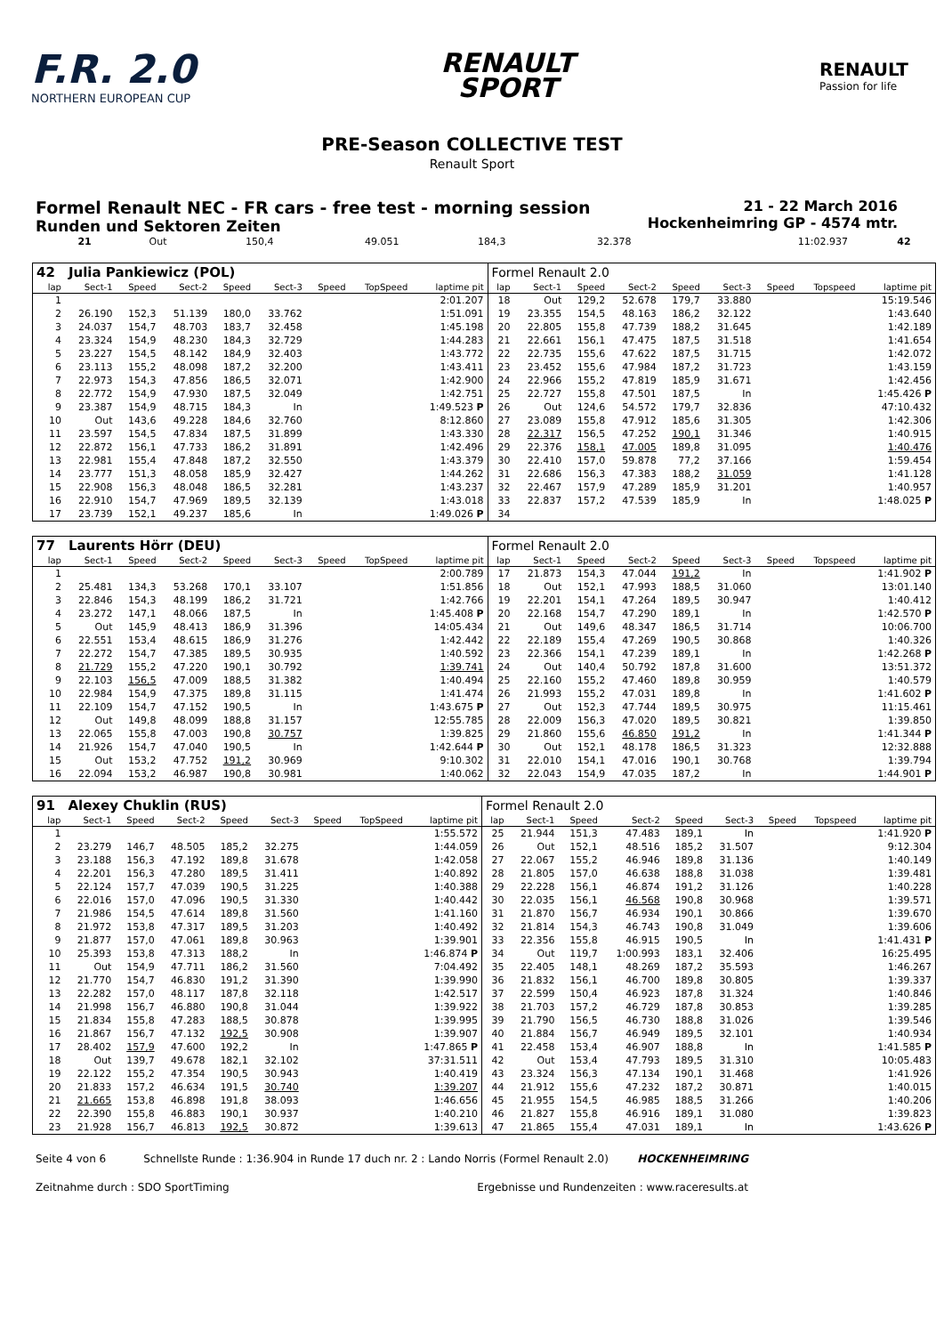F.R. 2.0
NORTHERN EUROPEAN CUP
RENAULT
SPORT
RENAULT
Passion for life
PRE-Season COLLECTIVE TEST
Renault Sport
Formel Renault NEC - FR cars - free test - morning session
Runden und Sektoren Zeiten
21 - 22 March 2016
Hockenheimring GP - 4574 mtr.
| 21 | Out | 150,4 | 49.051 | 184,3 | 32.378 | | | 11:02.937 | 42 | |
| 42 | Julia Pankiewicz (POL) | | | | | | | | Formel Renault 2.0 | | | | | | | | |
| lap | Sect-1 | Speed | Sect-2 | Speed | Sect-3 | Speed | TopSpeed | laptime pit | lap | Sect-1 | Speed | Sect-2 | Speed | Sect-3 | Speed | Topspeed | laptime pit |
| 1 | | | | | | | | 2:01.207 | 18 | Out | 129,2 | 52.678 | 179,7 | 33.880 | | | 15:19.546 |
| 2 | 26.190 | 152,3 | 51.139 | 180,0 | 33.762 | | | 1:51.091 | 19 | 23.355 | 154,5 | 48.163 | 186,2 | 32.122 | | | 1:43.640 |
| 3 | 24.037 | 154,7 | 48.703 | 183,7 | 32.458 | | | 1:45.198 | 20 | 22.805 | 155,8 | 47.739 | 188,2 | 31.645 | | | 1:42.189 |
| 4 | 23.324 | 154,9 | 48.230 | 184,3 | 32.729 | | | 1:44.283 | 21 | 22.661 | 156,1 | 47.475 | 187,5 | 31.518 | | | 1:41.654 |
| 5 | 23.227 | 154,5 | 48.142 | 184,9 | 32.403 | | | 1:43.772 | 22 | 22.735 | 155,6 | 47.622 | 187,5 | 31.715 | | | 1:42.072 |
| 6 | 23.113 | 155,2 | 48.098 | 187,2 | 32.200 | | | 1:43.411 | 23 | 23.452 | 155,6 | 47.984 | 187,2 | 31.723 | | | 1:43.159 |
| 7 | 22.973 | 154,3 | 47.856 | 186,5 | 32.071 | | | 1:42.900 | 24 | 22.966 | 155,2 | 47.819 | 185,9 | 31.671 | | | 1:42.456 |
| 8 | 22.772 | 154,9 | 47.930 | 187,5 | 32.049 | | | 1:42.751 | 25 | 22.727 | 155,8 | 47.501 | 187,5 | In | | | 1:45.426 P |
| 9 | 23.387 | 154,9 | 48.715 | 184,3 | In | | | 1:49.523 P | 26 | Out | 124,6 | 54.572 | 179,7 | 32.836 | | | 47:10.432 |
| 10 | Out | 143,6 | 49.228 | 184,6 | 32.760 | | | 8:12.860 | 27 | 23.089 | 155,8 | 47.912 | 185,6 | 31.305 | | | 1:42.306 |
| 11 | 23.597 | 154,5 | 47.834 | 187,5 | 31.899 | | | 1:43.330 | 28 | 22.317 | 156,5 | 47.252 | 190,1 | 31.346 | | | 1:40.915 |
| 12 | 22.872 | 156,1 | 47.733 | 186,2 | 31.891 | | | 1:42.496 | 29 | 22.376 | 158,1 | 47.005 | 189,8 | 31.095 | | | 1:40.476 |
| 13 | 22.981 | 155,4 | 47.848 | 187,2 | 32.550 | | | 1:43.379 | 30 | 22.410 | 157,0 | 59.878 | 77,2 | 37.166 | | | 1:59.454 |
| 14 | 23.777 | 151,3 | 48.058 | 185,9 | 32.427 | | | 1:44.262 | 31 | 22.686 | 156,3 | 47.383 | 188,2 | 31.059 | | | 1:41.128 |
| 15 | 22.908 | 156,3 | 48.048 | 186,5 | 32.281 | | | 1:43.237 | 32 | 22.467 | 157,9 | 47.289 | 185,9 | 31.201 | | | 1:40.957 |
| 16 | 22.910 | 154,7 | 47.969 | 189,5 | 32.139 | | | 1:43.018 | 33 | 22.837 | 157,2 | 47.539 | 185,9 | In | | | 1:48.025 P |
| 17 | 23.739 | 152,1 | 49.237 | 185,6 | In | | | 1:49.026 P | 34 | | | | | | | | |
| 77 | Laurents Hörr (DEU) | | | | | | | | Formel Renault 2.0 | | | | | | | | |
| lap | Sect-1 | Speed | Sect-2 | Speed | Sect-3 | Speed | TopSpeed | laptime pit | lap | Sect-1 | Speed | Sect-2 | Speed | Sect-3 | Speed | Topspeed | laptime pit |
| 1 | | | | | | | | 2:00.789 | 17 | 21.873 | 154,3 | 47.044 | 191,2 | In | | | 1:41.902 P |
| 2 | 25.481 | 134,3 | 53.268 | 170,1 | 33.107 | | | 1:51.856 | 18 | Out | 152,1 | 47.993 | 188,5 | 31.060 | | | 13:01.140 |
| 3 | 22.846 | 154,3 | 48.199 | 186,2 | 31.721 | | | 1:42.766 | 19 | 22.201 | 154,1 | 47.264 | 189,5 | 30.947 | | | 1:40.412 |
| 4 | 23.272 | 147,1 | 48.066 | 187,5 | In | | | 1:45.408 P | 20 | 22.168 | 154,7 | 47.290 | 189,1 | In | | | 1:42.570 P |
| 5 | Out | 145,9 | 48.413 | 186,9 | 31.396 | | | 14:05.434 | 21 | Out | 149,6 | 48.347 | 186,5 | 31.714 | | | 10:06.700 |
| 6 | 22.551 | 153,4 | 48.615 | 186,9 | 31.276 | | | 1:42.442 | 22 | 22.189 | 155,4 | 47.269 | 190,5 | 30.868 | | | 1:40.326 |
| 7 | 22.272 | 154,7 | 47.385 | 189,5 | 30.935 | | | 1:40.592 | 23 | 22.366 | 154,1 | 47.239 | 189,1 | In | | | 1:42.268 P |
| 8 | 21.729 | 155,2 | 47.220 | 190,1 | 30.792 | | | 1:39.741 | 24 | Out | 140,4 | 50.792 | 187,8 | 31.600 | | | 13:51.372 |
| 9 | 22.103 | 156,5 | 47.009 | 188,5 | 31.382 | | | 1:40.494 | 25 | 22.160 | 155,2 | 47.460 | 189,8 | 30.959 | | | 1:40.579 |
| 10 | 22.984 | 154,9 | 47.375 | 189,8 | 31.115 | | | 1:41.474 | 26 | 21.993 | 155,2 | 47.031 | 189,8 | In | | | 1:41.602 P |
| 11 | 22.109 | 154,7 | 47.152 | 190,5 | In | | | 1:43.675 P | 27 | Out | 152,3 | 47.744 | 189,5 | 30.975 | | | 11:15.461 |
| 12 | Out | 149,8 | 48.099 | 188,8 | 31.157 | | | 12:55.785 | 28 | 22.009 | 156,3 | 47.020 | 189,5 | 30.821 | | | 1:39.850 |
| 13 | 22.065 | 155,8 | 47.003 | 190,8 | 30.757 | | | 1:39.825 | 29 | 21.860 | 155,6 | 46.850 | 191,2 | In | | | 1:41.344 P |
| 14 | 21.926 | 154,7 | 47.040 | 190,5 | In | | | 1:42.644 P | 30 | Out | 152,1 | 48.178 | 186,5 | 31.323 | | | 12:32.888 |
| 15 | Out | 153,2 | 47.752 | 191,2 | 30.969 | | | 9:10.302 | 31 | 22.010 | 154,1 | 47.016 | 190,1 | 30.768 | | | 1:39.794 |
| 16 | 22.094 | 153,2 | 46.987 | 190,8 | 30.981 | | | 1:40.062 | 32 | 22.043 | 154,9 | 47.035 | 187,2 | In | | | 1:44.901 P |
| 91 | Alexey Chuklin (RUS) | | | | | | | | Formel Renault 2.0 | | | | | | | | |
| lap | Sect-1 | Speed | Sect-2 | Speed | Sect-3 | Speed | TopSpeed | laptime pit | lap | Sect-1 | Speed | Sect-2 | Speed | Sect-3 | Speed | Topspeed | laptime pit |
| 1 | | | | | | | | 1:55.572 | 25 | 21.944 | 151,3 | 47.483 | 189,1 | In | | | 1:41.920 P |
| 2 | 23.279 | 146,7 | 48.505 | 185,2 | 32.275 | | | 1:44.059 | 26 | Out | 152,1 | 48.516 | 185,2 | 31.507 | | | 9:12.304 |
| 3 | 23.188 | 156,3 | 47.192 | 189,8 | 31.678 | | | 1:42.058 | 27 | 22.067 | 155,2 | 46.946 | 189,8 | 31.136 | | | 1:40.149 |
| 4 | 22.201 | 156,3 | 47.280 | 189,5 | 31.411 | | | 1:40.892 | 28 | 21.805 | 157,0 | 46.638 | 188,8 | 31.038 | | | 1:39.481 |
| 5 | 22.124 | 157,7 | 47.039 | 190,5 | 31.225 | | | 1:40.388 | 29 | 22.228 | 156,1 | 46.874 | 191,2 | 31.126 | | | 1:40.228 |
| 6 | 22.016 | 157,0 | 47.096 | 190,5 | 31.330 | | | 1:40.442 | 30 | 22.035 | 156,1 | 46.568 | 190,8 | 30.968 | | | 1:39.571 |
| 7 | 21.986 | 154,5 | 47.614 | 189,8 | 31.560 | | | 1:41.160 | 31 | 21.870 | 156,7 | 46.934 | 190,1 | 30.866 | | | 1:39.670 |
| 8 | 21.972 | 153,8 | 47.317 | 189,5 | 31.203 | | | 1:40.492 | 32 | 21.814 | 154,3 | 46.743 | 190,8 | 31.049 | | | 1:39.606 |
| 9 | 21.877 | 157,0 | 47.061 | 189,8 | 30.963 | | | 1:39.901 | 33 | 22.356 | 155,8 | 46.915 | 190,5 | In | | | 1:41.431 P |
| 10 | 25.393 | 153,8 | 47.313 | 188,2 | In | | | 1:46.874 P | 34 | Out | 119,7 | 1:00.993 | 183,1 | 32.406 | | | 16:25.495 |
| 11 | Out | 154,9 | 47.711 | 186,2 | 31.560 | | | 7:04.492 | 35 | 22.405 | 148,1 | 48.269 | 187,2 | 35.593 | | | 1:46.267 |
| 12 | 21.770 | 154,7 | 46.830 | 191,2 | 31.390 | | | 1:39.990 | 36 | 21.832 | 156,1 | 46.700 | 189,8 | 30.805 | | | 1:39.337 |
| 13 | 22.282 | 157,0 | 48.117 | 187,8 | 32.118 | | | 1:42.517 | 37 | 22.599 | 150,4 | 46.923 | 187,8 | 31.324 | | | 1:40.846 |
| 14 | 21.998 | 156,7 | 46.880 | 190,8 | 31.044 | | | 1:39.922 | 38 | 21.703 | 157,2 | 46.729 | 187,8 | 30.853 | | | 1:39.285 |
| 15 | 21.834 | 155,8 | 47.283 | 188,5 | 30.878 | | | 1:39.995 | 39 | 21.790 | 156,5 | 46.730 | 188,8 | 31.026 | | | 1:39.546 |
| 16 | 21.867 | 156,7 | 47.132 | 192,5 | 30.908 | | | 1:39.907 | 40 | 21.884 | 156,7 | 46.949 | 189,5 | 32.101 | | | 1:40.934 |
| 17 | 28.402 | 157,9 | 47.600 | 192,2 | In | | | 1:47.865 P | 41 | 22.458 | 153,4 | 46.907 | 188,8 | In | | | 1:41.585 P |
| 18 | Out | 139,7 | 49.678 | 182,1 | 32.102 | | | 37:31.511 | 42 | Out | 153,4 | 47.793 | 189,5 | 31.310 | | | 10:05.483 |
| 19 | 22.122 | 155,2 | 47.354 | 190,5 | 30.943 | | | 1:40.419 | 43 | 23.324 | 156,3 | 47.134 | 190,1 | 31.468 | | | 1:41.926 |
| 20 | 21.833 | 157,2 | 46.634 | 191,5 | 30.740 | | | 1:39.207 | 44 | 21.912 | 155,6 | 47.232 | 187,2 | 30.871 | | | 1:40.015 |
| 21 | 21.665 | 153,8 | 46.898 | 191,8 | 38.093 | | | 1:46.656 | 45 | 21.955 | 154,5 | 46.985 | 188,5 | 31.266 | | | 1:40.206 |
| 22 | 22.390 | 155,8 | 46.883 | 190,1 | 30.937 | | | 1:40.210 | 46 | 21.827 | 155,8 | 46.916 | 189,1 | 31.080 | | | 1:39.823 |
| 23 | 21.928 | 156,7 | 46.813 | 192,5 | 30.872 | | | 1:39.613 | 47 | 21.865 | 155,4 | 47.031 | 189,1 | In | | | 1:43.626 P |
Seite 4 von 6 Schnellste Runde : 1:36.904 in Runde 17 duch nr. 2 : Lando Norris (Formel Renault 2.0) HOCKENHEIMRING
Zeitnahme durch : SDO SportTiming Ergebnisse und Rundenzeiten : www.raceresults.at